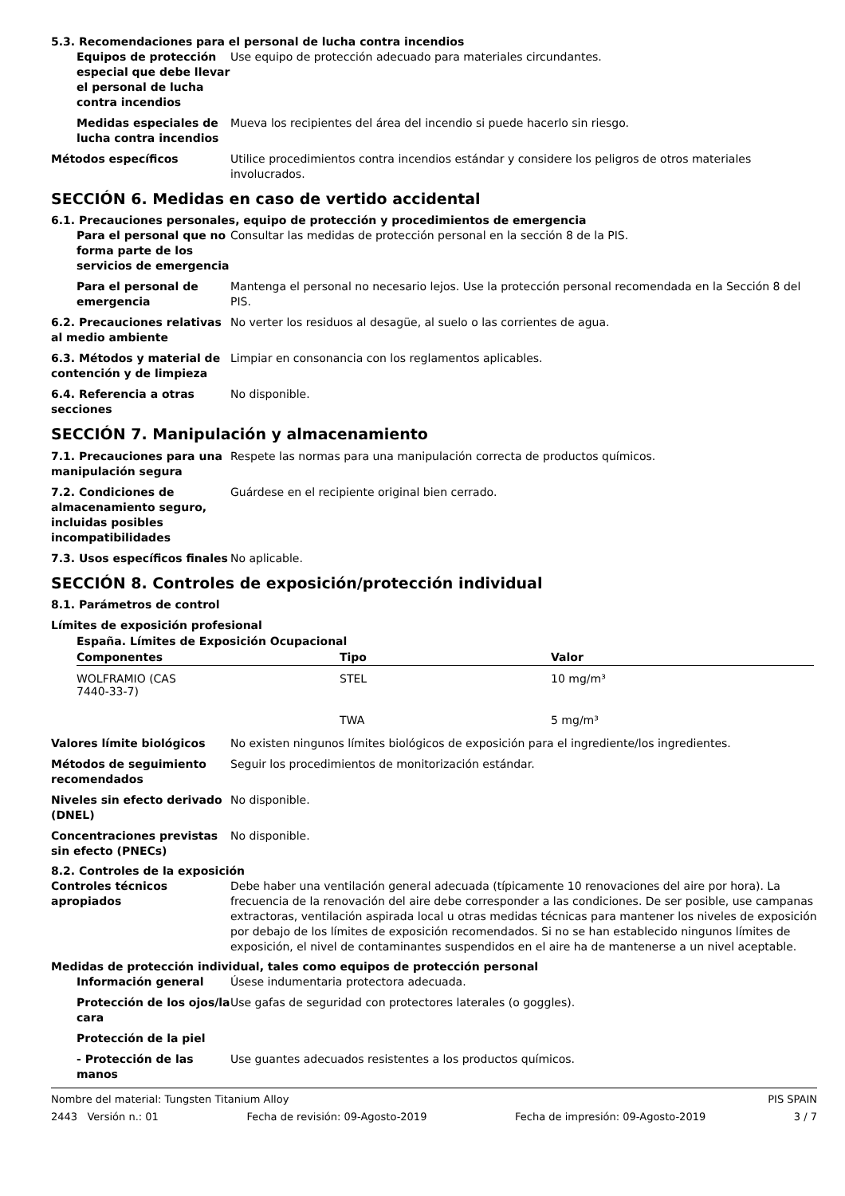5.3. Recomendaciones para el personal de lucha contra incendios
Equipos de protección especial que debe llevar el personal de lucha contra incendios
Use equipo de protección adecuado para materiales circundantes.
Medidas especiales de lucha contra incendios
Mueva los recipientes del área del incendio si puede hacerlo sin riesgo.
Métodos específicos Utilice procedimientos contra incendios estándar y considere los peligros de otros materiales involucrados.
SECCIÓN 6. Medidas en caso de vertido accidental
6.1. Precauciones personales, equipo de protección y procedimientos de emergencia
Para el personal que no forma parte de los servicios de emergencia
Consultar las medidas de protección personal en la sección 8 de la PIS.
Para el personal de emergencia
Mantenga el personal no necesario lejos. Use la protección personal recomendada en la Sección 8 del PIS.
6.2. Precauciones relativas al medio ambiente
No verter los residuos al desagüe, al suelo o las corrientes de agua.
6.3. Métodos y material de contención y de limpieza
Limpiar en consonancia con los reglamentos aplicables.
6.4. Referencia a otras secciones
No disponible.
SECCIÓN 7. Manipulación y almacenamiento
7.1. Precauciones para una manipulación segura
Respete las normas para una manipulación correcta de productos químicos.
7.2. Condiciones de almacenamiento seguro, incluidas posibles incompatibilidades
Guárdese en el recipiente original bien cerrado.
7.3. Usos específicos finales
No aplicable.
SECCIÓN 8. Controles de exposición/protección individual
8.1. Parámetros de control
Límites de exposición profesional
España. Límites de Exposición Ocupacional
| Componentes | Tipo | Valor |
| --- | --- | --- |
| WOLFRAMIO (CAS 7440-33-7) | STEL | 10 mg/m³ |
| | TWA | 5 mg/m³ |
Valores límite biológicos No existen ningunos límites biológicos de exposición para el ingrediente/los ingredientes.
Métodos de seguimiento recomendados
Seguir los procedimientos de monitorización estándar.
Niveles sin efecto derivado (DNEL)
No disponible.
Concentraciones previstas sin efecto (PNECs)
No disponible.
8.2. Controles de la exposición
Controles técnicos apropiados
Debe haber una ventilación general adecuada (típicamente 10 renovaciones del aire por hora). La frecuencia de la renovación del aire debe corresponder a las condiciones. De ser posible, use campanas extractoras, ventilación aspirada local u otras medidas técnicas para mantener los niveles de exposición por debajo de los límites de exposición recomendados. Si no se han establecido ningunos límites de exposición, el nivel de contaminantes suspendidos en el aire ha de mantenerse a un nivel aceptable.
Medidas de protección individual, tales como equipos de protección personal
Información general Úsese indumentaria protectora adecuada.
Protección de los ojos/la cara
Use gafas de seguridad con protectores laterales (o goggles).
Protección de la piel
- Protección de las manos
Use guantes adecuados resistentes a los productos químicos.
Nombre del material: Tungsten Titanium Alloy PIS SPAIN
2443 Versión n.: 01 Fecha de revisión: 09-Agosto-2019 Fecha de impresión: 09-Agosto-2019 3 / 7